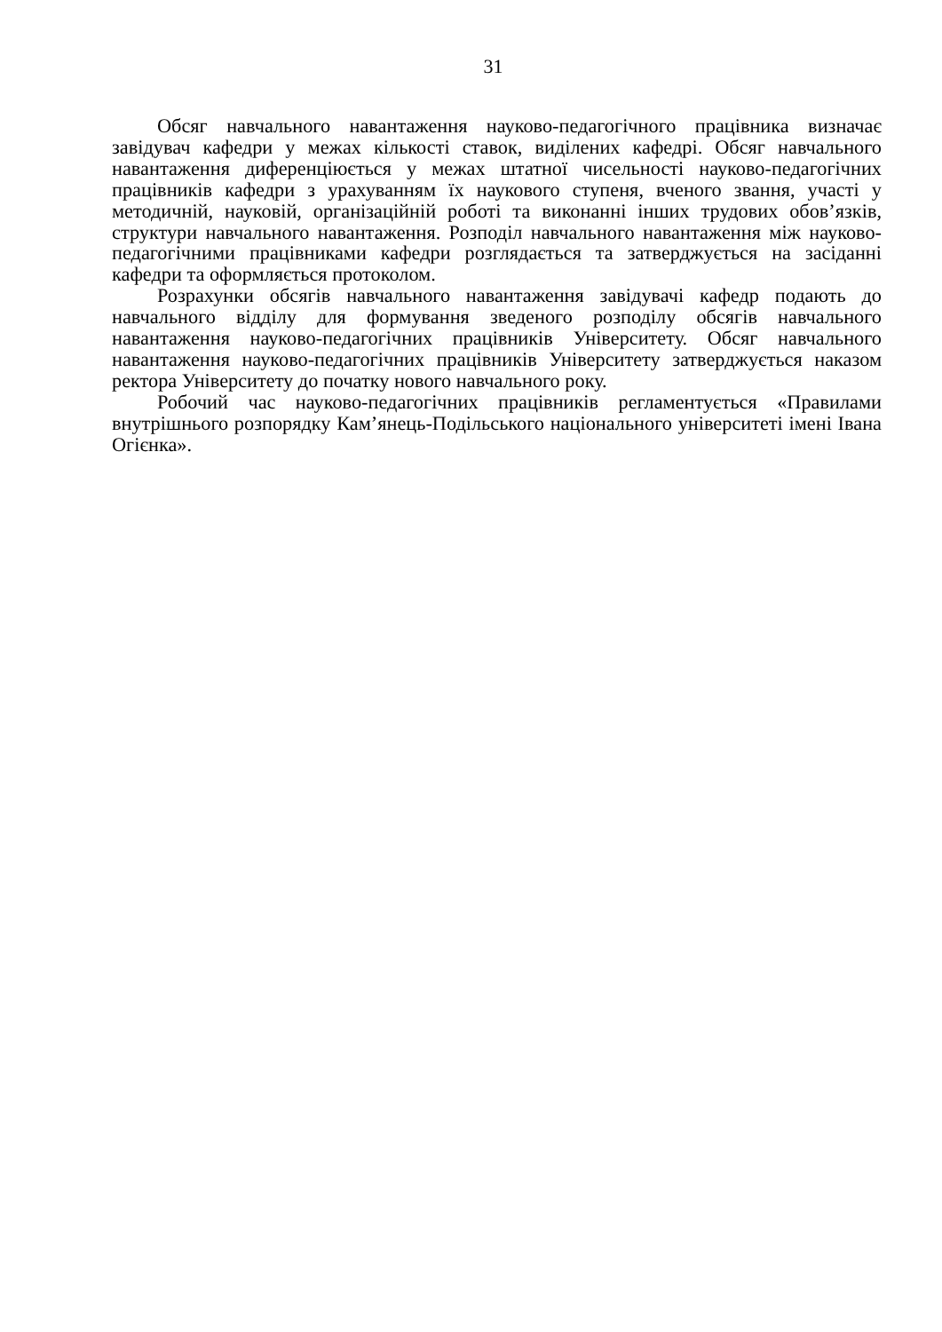31
Обсяг навчального навантаження науково-педагогічного працівника визначає завідувач кафедри у межах кількості ставок, виділених кафедрі. Обсяг навчального навантаження диференціюється у межах штатної чисельності науково-педагогічних працівників кафедри з урахуванням їх наукового ступеня, вченого звання, участі у методичній, науковій, організаційній роботі та виконанні інших трудових обов’язків, структури навчального навантаження. Розподіл навчального навантаження між науково-педагогічними працівниками кафедри розглядається та затверджується на засіданні кафедри та оформляється протоколом.
Розрахунки обсягів навчального навантаження завідувачі кафедр подають до навчального відділу для формування зведеного розподілу обсягів навчального навантаження науково-педагогічних працівників Університету. Обсяг навчального навантаження науково-педагогічних працівників Університету затверджується наказом ректора Університету до початку нового навчального року.
Робочий час науково-педагогічних працівників регламентується «Правилами внутрішнього розпорядку Кам’янець-Подільського національного університеті імені Івана Огієнка».